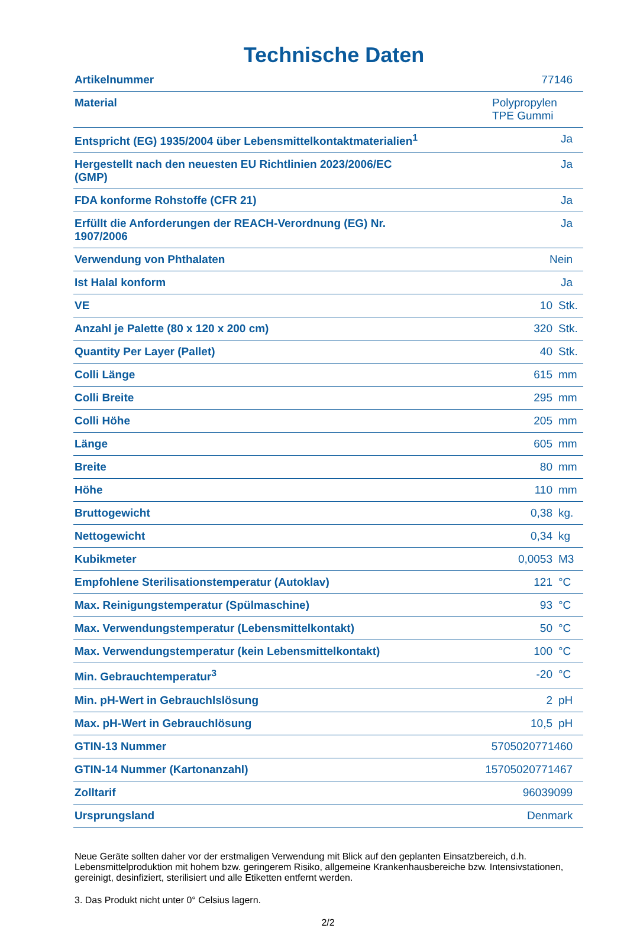Technische Daten
| Artikelnummer | 77146 | |
| Material | Polypropylen TPE Gummi | |
| Entspricht (EG) 1935/2004 über Lebensmittelkontaktmaterialien<sup>1</sup> | Ja | |
| Hergestellt nach den neuesten EU Richtlinien 2023/2006/EC (GMP) | Ja | |
| FDA konforme Rohstoffe (CFR 21) | Ja | |
| Erfüllt die Anforderungen der REACH-Verordnung (EG) Nr. 1907/2006 | Ja | |
| Verwendung von Phthalaten | Nein | |
| Ist Halal konform | Ja | |
| VE | 10 | Stk. |
| Anzahl je Palette (80 x 120 x 200 cm) | 320 | Stk. |
| Quantity Per Layer (Pallet) | 40 | Stk. |
| Colli Länge | 615 | mm |
| Colli Breite | 295 | mm |
| Colli Höhe | 205 | mm |
| Länge | 605 | mm |
| Breite | 80 | mm |
| Höhe | 110 | mm |
| Bruttogewicht | 0,38 | kg. |
| Nettogewicht | 0,34 | kg |
| Kubikmeter | 0,0053 | M3 |
| Empfohlene Sterilisationstemperatur (Autoklav) | 121 | °C |
| Max. Reinigungstemperatur (Spülmaschine) | 93 | °C |
| Max. Verwendungstemperatur (Lebensmittelkontakt) | 50 | °C |
| Max. Verwendungstemperatur (kein Lebensmittelkontakt) | 100 | °C |
| Min. Gebrauchtemperatur<sup>3</sup> | -20 | °C |
| Min. pH-Wert in Gebrauchlslösung | 2 | pH |
| Max. pH-Wert in Gebrauchlösung | 10,5 | pH |
| GTIN-13 Nummer | 5705020771460 | |
| GTIN-14 Nummer (Kartonanzahl) | 15705020771467 | |
| Zolltarif | 96039099 | |
| Ursprungsland | Denmark | |
Neue Geräte sollten daher vor der erstmaligen Verwendung mit Blick auf den geplanten Einsatzbereich, d.h. Lebensmittelproduktion mit hohem bzw. geringerem Risiko, allgemeine Krankenhausbereiche bzw. Intensivstationen, gereinigt, desinfiziert, sterilisiert und alle Etiketten entfernt werden.
3. Das Produkt nicht unter 0° Celsius lagern.
2/2